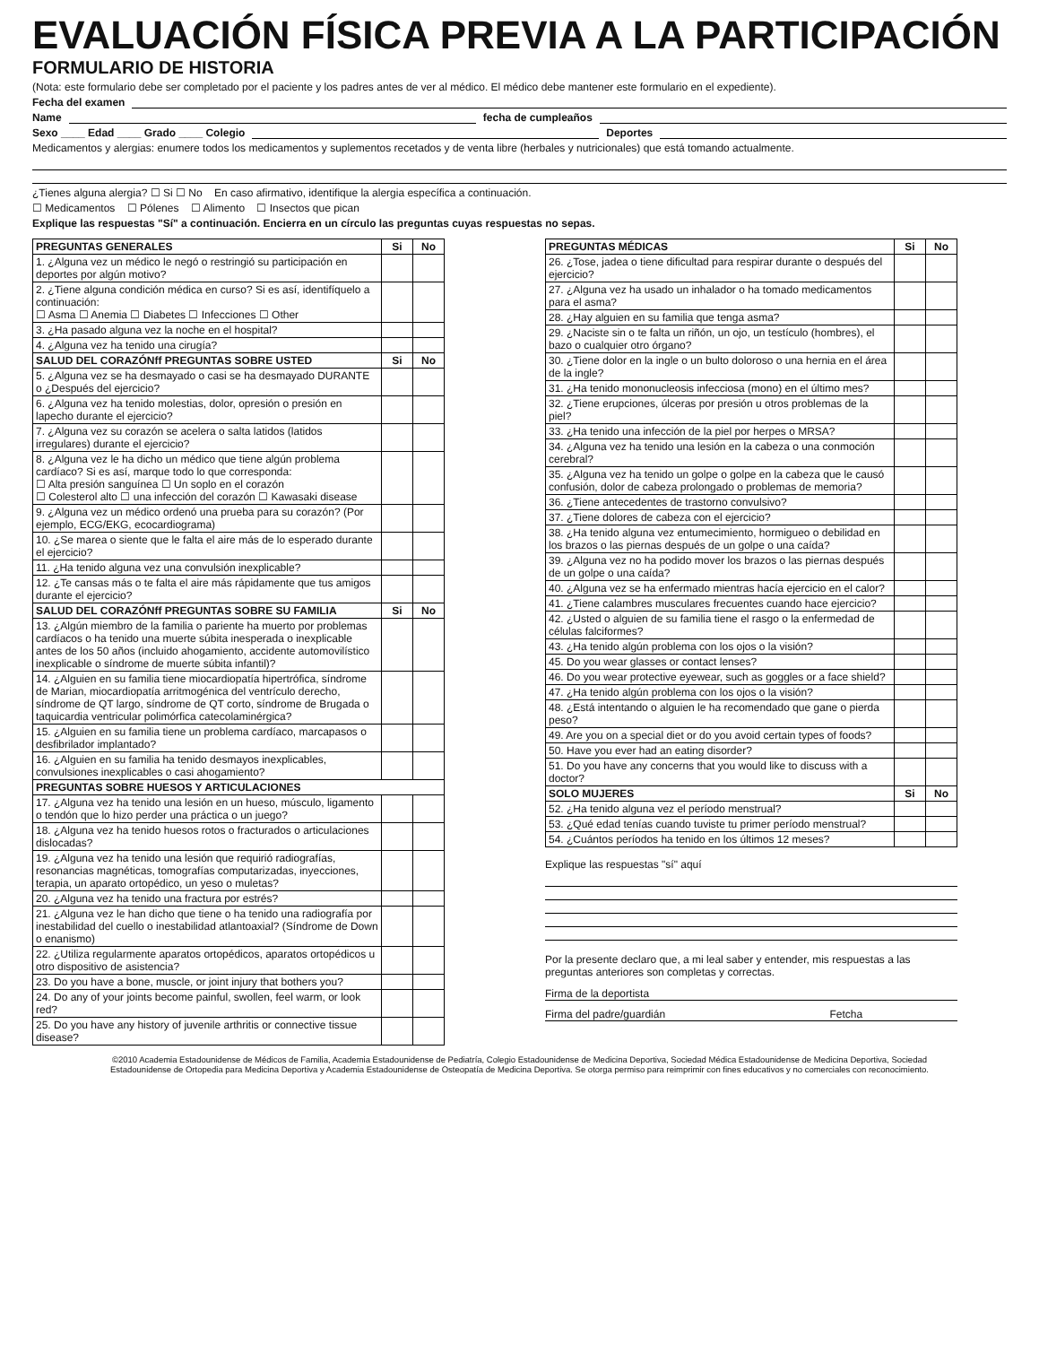EVALUACIÓN FÍSICA PREVIA A LA PARTICIPACIÓN
FORMULARIO DE HISTORIA
(Nota: este formulario debe ser completado por el paciente y los padres antes de ver al médico. El médico debe mantener este formulario en el expediente).
Fecha del examen
Name fecha de cumpleaños
Sexo ____ Edad ____ Grado ____ Colegio Deportes
Medicamentos y alergias: enumere todos los medicamentos y suplementos recetados y de venta libre (herbales y nutricionales) que está tomando actualmente.
¿Tienes alguna alergia? ☐ Si ☐ No En caso afirmativo, identifique la alergia específica a continuación.
☐ Medicamentos ☐ Pólenes ☐ Alimento ☐ Insectos que pican
Explique las respuestas "Sí" a continuación. Encierra en un círculo las preguntas cuyas respuestas no sepas.
| PREGUNTAS GENERALES | Si | No |
| --- | --- | --- |
| 1. ¿Alguna vez un médico le negó o restringió su participación en deportes por algún motivo? | | |
| 2. ¿Tiene alguna condición médica en curso? Si es así, identifíquelo a continuación: ☐ Asma ☐ Anemia ☐ Diabetes ☐ Infecciones ☐ Other | | |
| 3. ¿Ha pasado alguna vez la noche en el hospital? | | |
| 4. ¿Alguna vez ha tenido una cirugía? | | |
| SALUD DEL CORAZÓNff PREGUNTAS SOBRE USTED | Si | No |
| 5. ¿Alguna vez se ha desmayado o casi se ha desmayado DURANTE o ¿Después del ejercicio? | | |
| 6. ¿Alguna vez ha tenido molestias, dolor, opresión o presión en lapecho durante el ejercicio? | | |
| 7. ¿Alguna vez su corazón se acelera o salta latidos (latidos irregulares) durante el ejercicio? | | |
| 8. ¿Alguna vez le ha dicho un médico que tiene algún problema cardíaco? Si es así, marque todo lo que corresponda: ☐ Alta presión sanguínea ☐ Un soplo en el corazón ☐ Colesterol alto ☐ una infección del corazón ☐ Kawasaki disease | | |
| 9. ¿Alguna vez un médico ordenó una prueba para su corazón? (Por ejemplo, ECG/EKG, ecocardiograma) | | |
| 10. ¿Se marea o siente que le falta el aire más de lo esperado durante el ejercicio? | | |
| 11. ¿Ha tenido alguna vez una convulsión inexplicable? | | |
| 12. ¿Te cansas más o te falta el aire más rápidamente que tus amigos durante el ejercicio? | | |
| SALUD DEL CORAZÓNff PREGUNTAS SOBRE SU FAMILIA | Si | No |
| 13. ¿Algún miembro de la familia o pariente ha muerto por problemas cardíacos o ha tenido una muerte súbita inesperada o inexplicable antes de los 50 años (incluido ahogamiento, accidente automovilístico inexplicable o síndrome de muerte súbita infantil)? | | |
| 14. ¿Alguien en su familia tiene miocardiopatía hipertrófica, síndrome de Marian, miocardiopatía arritmogénica del ventrículo derecho, síndrome de QT largo, síndrome de QT corto, síndrome de Brugada o taquicardia ventricular polimórfica catecolaminérgica? | | |
| 15. ¿Alguien en su familia tiene un problema cardíaco, marcapasos o desfibrilador implantado? | | |
| 16. ¿Alguien en su familia ha tenido desmayos inexplicables, convulsiones inexplicables o casi ahogamiento? | | |
| PREGUNTAS SOBRE HUESOS Y ARTICULACIONES | | |
| 17. ¿Alguna vez ha tenido una lesión en un hueso, músculo, ligamento o tendón que lo hizo perder una práctica o un juego? | | |
| 18. ¿Alguna vez ha tenido huesos rotos o fracturados o articulaciones dislocadas? | | |
| 19. ¿Alguna vez ha tenido una lesión que requirió radiografías, resonancias magnéticas, tomografías computarizadas, inyecciones, terapia, un aparato ortopédico, un yeso o muletas? | | |
| 20. ¿Alguna vez ha tenido una fractura por estrés? | | |
| 21. ¿Alguna vez le han dicho que tiene o ha tenido una radiografía por inestabilidad del cuello o inestabilidad atlantoaxial? (Síndrome de Down o enanismo) | | |
| 22. ¿Utiliza regularmente aparatos ortopédicos, aparatos ortopédicos u otro dispositivo de asistencia? | | |
| 23. Do you have a bone, muscle, or joint injury that bothers you? | | |
| 24. Do any of your joints become painful, swollen, feel warm, or look red? | | |
| 25. Do you have any history of juvenile arthritis or connective tissue disease? | | |
| PREGUNTAS MÉDICAS | Si | No |
| --- | --- | --- |
| 26. ¿Tose, jadea o tiene dificultad para respirar durante o después del ejercicio? | | |
| 27. ¿Alguna vez ha usado un inhalador o ha tomado medicamentos para el asma? | | |
| 28. ¿Hay alguien en su familia que tenga asma? | | |
| 29. ¿Naciste sin o te falta un riñón, un ojo, un testículo (hombres), el bazo o cualquier otro órgano? | | |
| 30. ¿Tiene dolor en la ingle o un bulto doloroso o una hernia en el área de la ingle? | | |
| 31. ¿Ha tenido mononucleosis infecciosa (mono) en el último mes? | | |
| 32. ¿Tiene erupciones, úlceras por presión u otros problemas de la piel? | | |
| 33. ¿Ha tenido una infección de la piel por herpes o MRSA? | | |
| 34. ¿Alguna vez ha tenido una lesión en la cabeza o una conmoción cerebral? | | |
| 35. ¿Alguna vez ha tenido un golpe o golpe en la cabeza que le causó confusión, dolor de cabeza prolongado o problemas de memoria? | | |
| 36. ¿Tiene antecedentes de trastorno convulsivo? | | |
| 37. ¿Tiene dolores de cabeza con el ejercicio? | | |
| 38. ¿Ha tenido alguna vez entumecimiento, hormigueo o debilidad en los brazos o las piernas después de un golpe o una caída? | | |
| 39. ¿Alguna vez no ha podido mover los brazos o las piernas después de un golpe o una caída? | | |
| 40. ¿Alguna vez se ha enfermado mientras hacía ejercicio en el calor? | | |
| 41. ¿Tiene calambres musculares frecuentes cuando hace ejercicio? | | |
| 42. ¿Usted o alguien de su familia tiene el rasgo o la enfermedad de células falciformes? | | |
| 43. ¿Ha tenido algún problema con los ojos o la visión? | | |
| 45. Do you wear glasses or contact lenses? | | |
| 46. Do you wear protective eyewear, such as goggles or a face shield? | | |
| 47. ¿Ha tenido algún problema con los ojos o la visión? | | |
| 48. ¿Está intentando o alguien le ha recomendado que gane o pierda peso? | | |
| 49. Are you on a special diet or do you avoid certain types of foods? | | |
| 50. Have you ever had an eating disorder? | | |
| 51. Do you have any concerns that you would like to discuss with a doctor? | | |
| SOLO MUJERES | Si | No |
| 52. ¿Ha tenido alguna vez el período menstrual? | | |
| 53. ¿Qué edad tenías cuando tuviste tu primer período menstrual? | | |
| 54. ¿Cuántos períodos ha tenido en los últimos 12 meses? | | |
Explique las respuestas "sí" aquí
Por la presente declaro que, a mi leal saber y entender, mis respuestas a las preguntas anteriores son completas y correctas.
Firma de la deportista
Firma del padre/guardián Fetcha
©2010 Academia Estadounidense de Médicos de Familia, Academia Estadounidense de Pediatría, Colegio Estadounidense de Medicina Deportiva, Sociedad Médica Estadounidense de Medicina Deportiva, Sociedad Estadounidense de Ortopedia para Medicina Deportiva y Academia Estadounidense de Osteopatía de Medicina Deportiva. Se otorga permiso para reimprimir con fines educativos y no comerciales con reconocimiento.